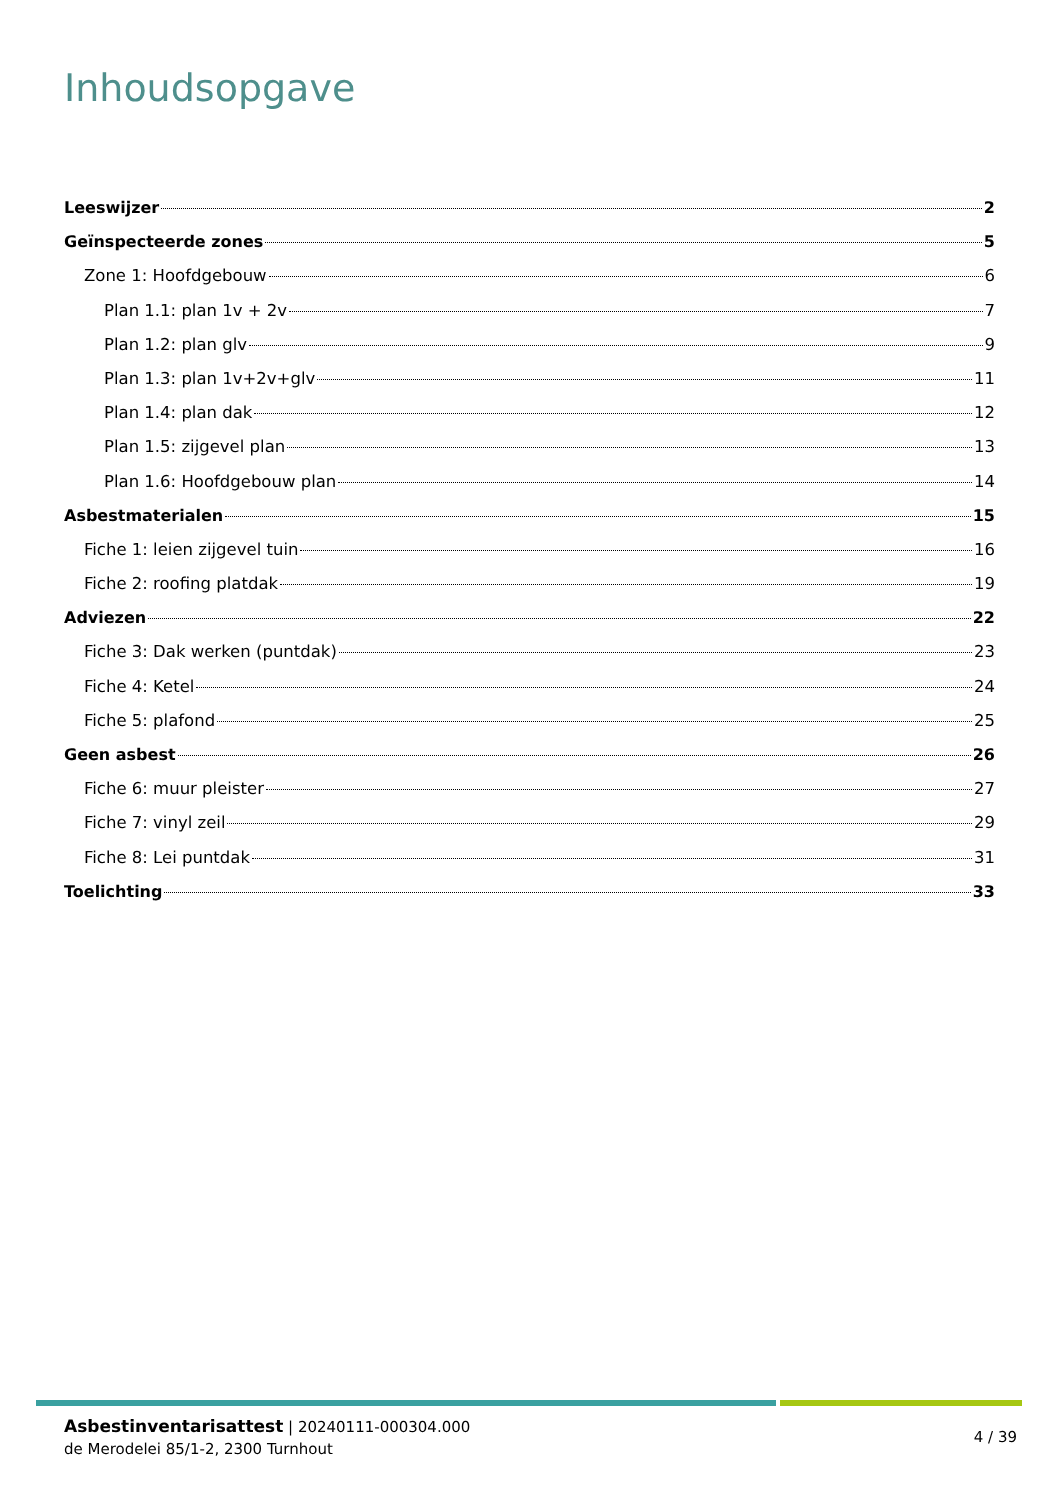Inhoudsopgave
Leeswijzer 2
Geïnspecteerde zones 5
Zone 1: Hoofdgebouw 6
Plan 1.1: plan 1v + 2v 7
Plan 1.2: plan glv 9
Plan 1.3: plan 1v+2v+glv 11
Plan 1.4: plan dak 12
Plan 1.5: zijgevel plan 13
Plan 1.6: Hoofdgebouw plan 14
Asbestmaterialen 15
Fiche 1: leien zijgevel tuin 16
Fiche 2: roofing platdak 19
Adviezen 22
Fiche 3: Dak werken (puntdak) 23
Fiche 4: Ketel 24
Fiche 5: plafond 25
Geen asbest 26
Fiche 6: muur pleister 27
Fiche 7: vinyl zeil 29
Fiche 8: Lei puntdak 31
Toelichting 33
Asbestinventarisattest | 20240111-000304.000
de Merodelei 85/1-2, 2300 Turnhout
4 / 39